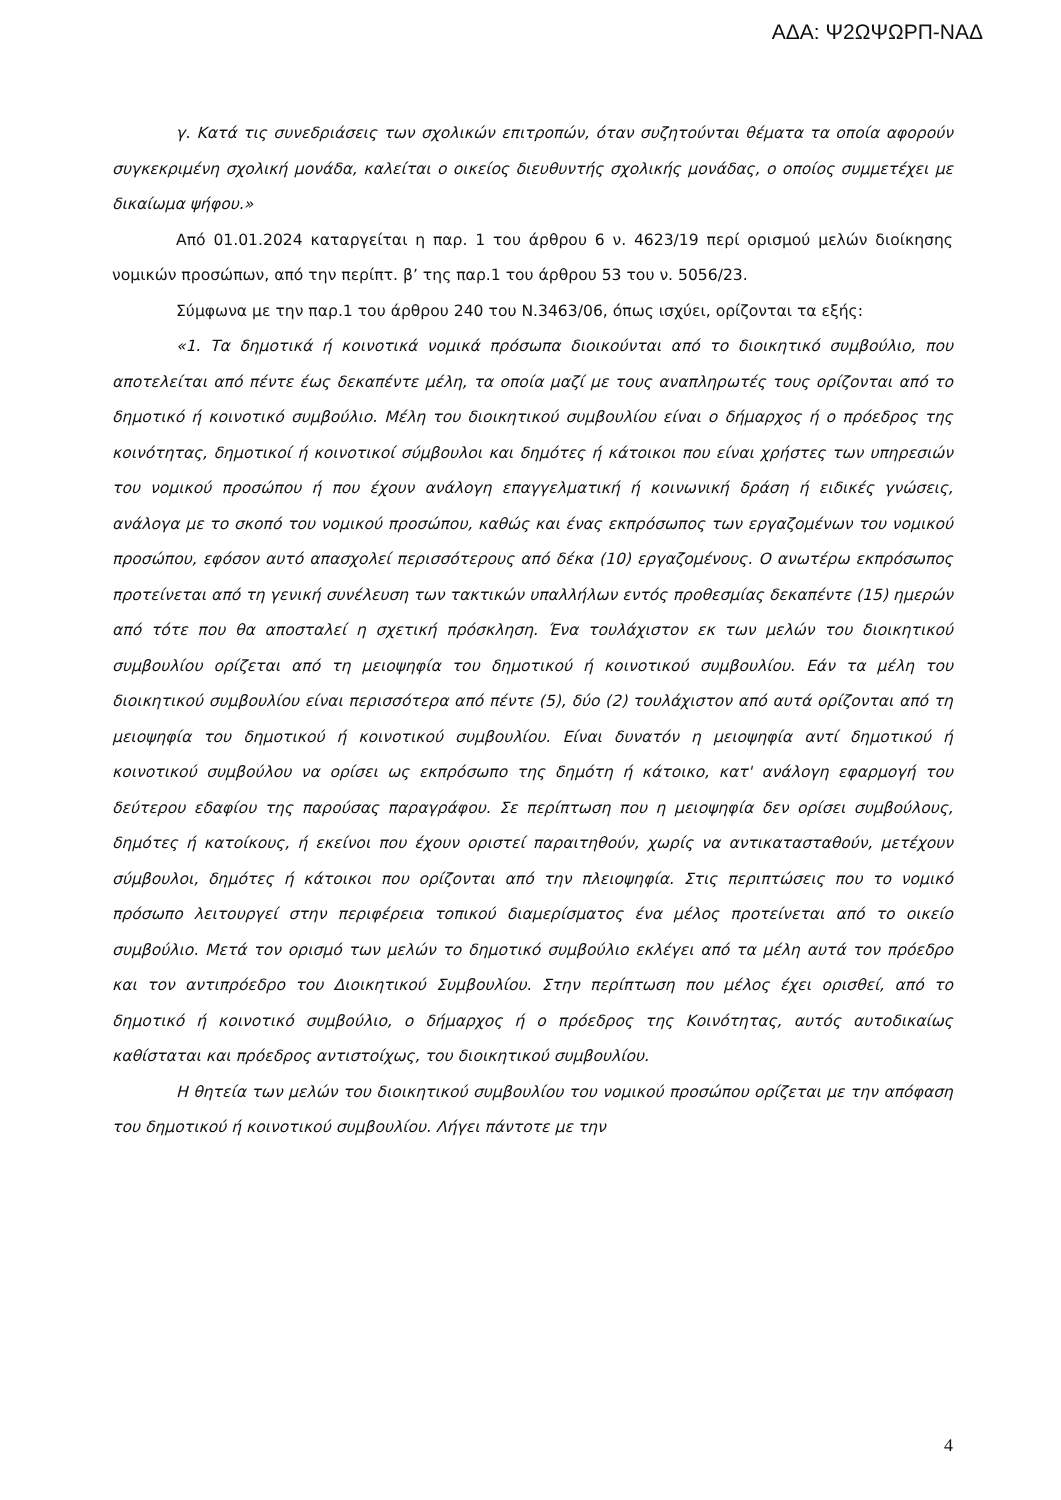ΑΔΑ: Ψ2ΩΨΩΡΠ-ΝΑΔ
γ. Κατά τις συνεδριάσεις των σχολικών επιτροπών, όταν συζητούνται θέματα τα οποία αφορούν συγκεκριμένη σχολική μονάδα, καλείται ο οικείος διευθυντής σχολικής μονάδας, ο οποίος συμμετέχει με δικαίωμα ψήφου.»
Από 01.01.2024 καταργείται η παρ. 1 του άρθρου 6 ν. 4623/19 περί ορισμού μελών διοίκησης νομικών προσώπων, από την περίπτ. β’ της παρ.1 του άρθρου 53 του ν. 5056/23.
Σύμφωνα με την παρ.1 του άρθρου 240 του Ν.3463/06, όπως ισχύει, ορίζονται τα εξής:
«1. Τα δημοτικά ή κοινοτικά νομικά πρόσωπα διοικούνται από το διοικητικό συμβούλιο, που αποτελείται από πέντε έως δεκαπέντε μέλη, τα οποία μαζί με τους αναπληρωτές τους ορίζονται από το δημοτικό ή κοινοτικό συμβούλιο. Μέλη του διοικητικού συμβουλίου είναι ο δήμαρχος ή ο πρόεδρος της κοινότητας, δημοτικοί ή κοινοτικοί σύμβουλοι και δημότες ή κάτοικοι που είναι χρήστες των υπηρεσιών του νομικού προσώπου ή που έχουν ανάλογη επαγγελματική ή κοινωνική δράση ή ειδικές γνώσεις, ανάλογα με το σκοπό του νομικού προσώπου, καθώς και ένας εκπρόσωπος των εργαζομένων του νομικού προσώπου, εφόσον αυτό απασχολεί περισσότερους από δέκα (10) εργαζομένους. Ο ανωτέρω εκπρόσωπος προτείνεται από τη γενική συνέλευση των τακτικών υπαλλήλων εντός προθεσμίας δεκαπέντε (15) ημερών από τότε που θα αποσταλεί η σχετική πρόσκληση. Ένα τουλάχιστον εκ των μελών του διοικητικού συμβουλίου ορίζεται από τη μειοψηφία του δημοτικού ή κοινοτικού συμβουλίου. Εάν τα μέλη του διοικητικού συμβουλίου είναι περισσότερα από πέντε (5), δύο (2) τουλάχιστον από αυτά ορίζονται από τη μειοψηφία του δημοτικού ή κοινοτικού συμβουλίου. Είναι δυνατόν η μειοψηφία αντί δημοτικού ή κοινοτικού συμβούλου να ορίσει ως εκπρόσωπο της δημότη ή κάτοικο, κατ' ανάλογη εφαρμογή του δεύτερου εδαφίου της παρούσας παραγράφου. Σε περίπτωση που η μειοψηφία δεν ορίσει συμβούλους, δημότες ή κατοίκους, ή εκείνοι που έχουν οριστεί παραιτηθούν, χωρίς να αντικατασταθούν, μετέχουν σύμβουλοι, δημότες ή κάτοικοι που ορίζονται από την πλειοψηφία. Στις περιπτώσεις που το νομικό πρόσωπο λειτουργεί στην περιφέρεια τοπικού διαμερίσματος ένα μέλος προτείνεται από το οικείο συμβούλιο. Μετά τον ορισμό των μελών το δημοτικό συμβούλιο εκλέγει από τα μέλη αυτά τον πρόεδρο και τον αντιπρόεδρο του Διοικητικού Συμβουλίου. Στην περίπτωση που μέλος έχει ορισθεί, από το δημοτικό ή κοινοτικό συμβούλιο, ο δήμαρχος ή ο πρόεδρος της Κοινότητας, αυτός αυτοδικαίως καθίσταται και πρόεδρος αντιστοίχως, του διοικητικού συμβουλίου.
Η θητεία των μελών του διοικητικού συμβουλίου του νομικού προσώπου ορίζεται με την απόφαση του δημοτικού ή κοινοτικού συμβουλίου. Λήγει πάντοτε με την
4